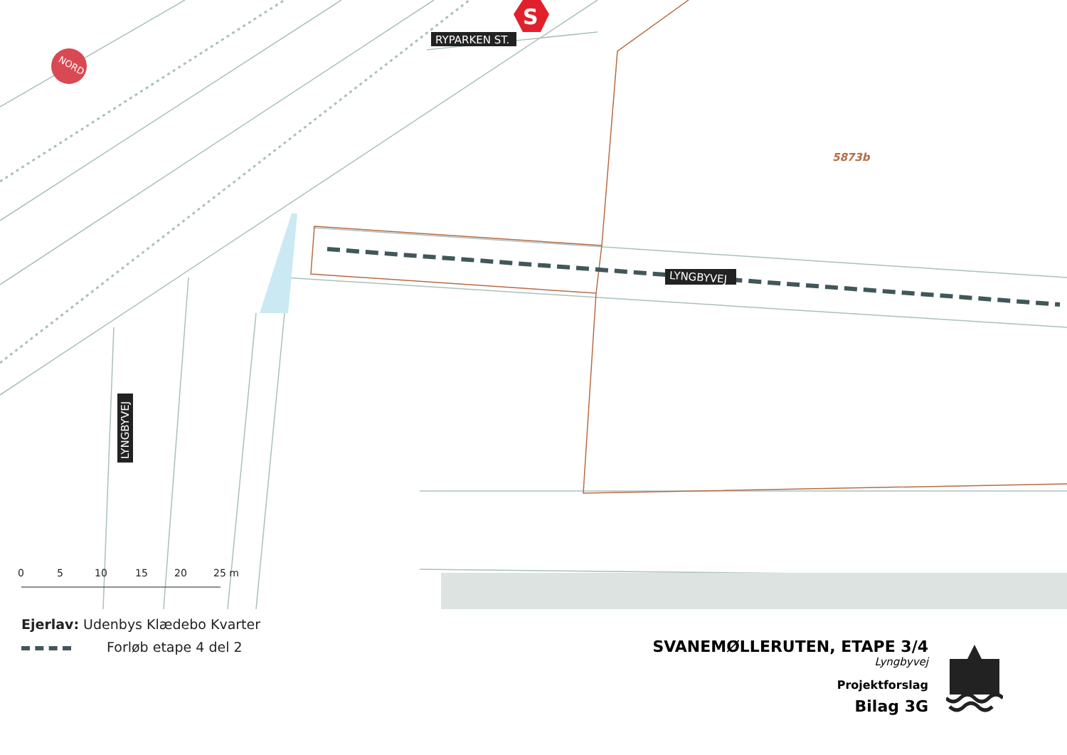NORD
S
RYPARKEN ST.
LYNGBYVEJ
LYNGBYVEJ
5873b
0
5
10
15
20
25 m
Ejerlav: Udenbys Klædebo Kvarter
Forløb etape 4 del 2
SVANEMØLLERUTEN, ETAPE 3/4
Lyngbyvej
Projektforslag
Bilag 3G